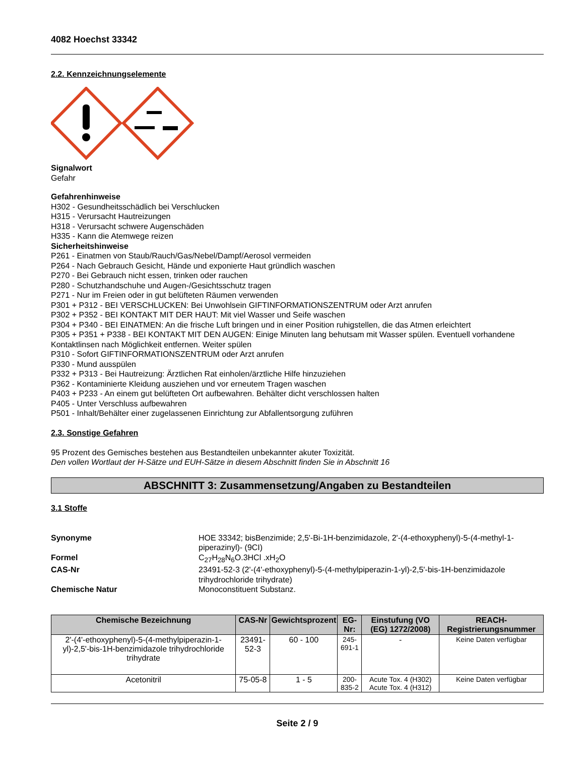4082 Hoechst 33342
2.2. Kennzeichnungselemente
Signalwort
Gefahr
Gefahrenhinweise
H302 - Gesundheitsschädlich bei Verschlucken
H315 - Verursacht Hautreizungen
H318 - Verursacht schwere Augenschäden
H335 - Kann die Atemwege reizen
Sicherheitshinweise
P261 - Einatmen von Staub/Rauch/Gas/Nebel/Dampf/Aerosol vermeiden
P264 - Nach Gebrauch Gesicht, Hände und exponierte Haut gründlich waschen
P270 - Bei Gebrauch nicht essen, trinken oder rauchen
P280 - Schutzhandschuhe und Augen-/Gesichtsschutz tragen
P271 - Nur im Freien oder in gut belüfteten Räumen verwenden
P301 + P312 - BEI VERSCHLUCKEN: Bei Unwohlsein GIFTINFORMATIONSZENTRUM oder Arzt anrufen
P302 + P352 - BEI KONTAKT MIT DER HAUT: Mit viel Wasser und Seife waschen
P304 + P340 - BEI EINATMEN: An die frische Luft bringen und in einer Position ruhigstellen, die das Atmen erleichtert
P305 + P351 + P338 - BEI KONTAKT MIT DEN AUGEN: Einige Minuten lang behutsam mit Wasser spülen. Eventuell vorhandene Kontaktlinsen nach Möglichkeit entfernen. Weiter spülen
P310 - Sofort GIFTINFORMATIONSZENTRUM oder Arzt anrufen
P330 - Mund ausspülen
P332 + P313 - Bei Hautreizung: Ärztlichen Rat einholen/ärztliche Hilfe hinzuziehen
P362 - Kontaminierte Kleidung ausziehen und vor erneutem Tragen waschen
P403 + P233 - An einem gut belüfteten Ort aufbewahren. Behälter dicht verschlossen halten
P405 - Unter Verschluss aufbewahren
P501 - Inhalt/Behälter einer zugelassenen Einrichtung zur Abfallentsorgung zuführen
2.3. Sonstige Gefahren
95 Prozent des Gemisches bestehen aus Bestandteilen unbekannter akuter Toxizität.
Den vollen Wortlaut der H-Sätze und EUH-Sätze in diesem Abschnitt finden Sie in Abschnitt 16
ABSCHNITT 3: Zusammensetzung/Angaben zu Bestandteilen
3.1 Stoffe
Synonyme
HOE 33342; bisBenzimide; 2,5'-Bi-1H-benzimidazole, 2'-(4-ethoxyphenyl)-5-(4-methyl-1-piperazinyl)- (9CI)
Formel
C<sub>27</sub>H<sub>28</sub>N<sub>6</sub>O.3HCl .xH<sub>2</sub>O
CAS-Nr
23491-52-3 (2'-(4'-ethoxyphenyl)-5-(4-methylpiperazin-1-yl)-2,5'-bis-1H-benzimidazole trihydrochloride trihydrate)
Chemische Natur
Monoconstituent Substanz.
| Chemische Bezeichnung | CAS-Nr | Gewichtsprozent | EG-Nr: | Einstufung (VO (EG) 1272/2008) | REACH-Registrierungsnummer |
| --- | --- | --- | --- | --- | --- |
| 2'-(4'-ethoxyphenyl)-5-(4-methylpiperazin-1-yl)-2,5'-bis-1H-benzimidazole trihydrochloride trihydrate | 23491-52-3 | 60 - 100 | 245-691-1 | - | Keine Daten verfügbar |
| Acetonitril | 75-05-8 | 1 - 5 | 200-835-2 | Acute Tox. 4 (H302) Acute Tox. 4 (H312) | Keine Daten verfügbar |
Seite 2 / 9